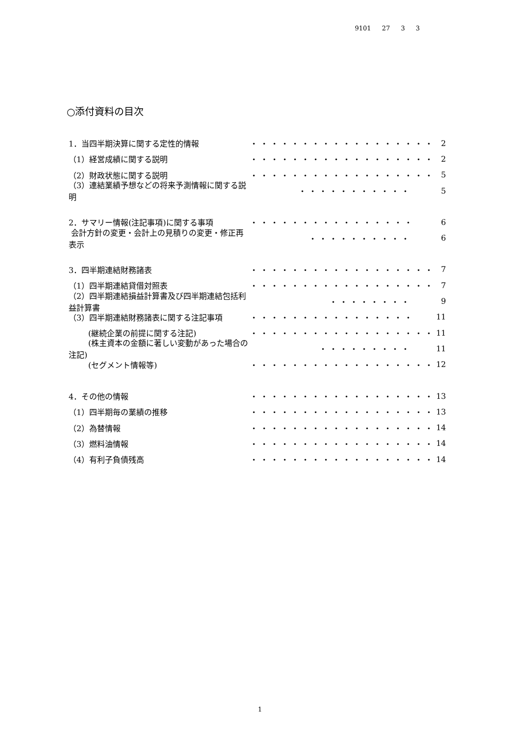9101 27 3 3
○添付資料の目次
1．当四半期決算に関する定性的情報 ・・・・・・・・・・・・・・・・・・ 2
（1）経営成績に関する説明 ・・・・・・・・・・・・・・・・・・ 2
（2）財政状態に関する説明 ・・・・・・・・・・・・・・・・・・ 5
（3）連結業績予想などの将来予測情報に関する説明 ・・・・・・・・・・・ 5
2．サマリー情報(注記事項)に関する事項 ・・・・・・・・・・・・・・・・ 6
会計方針の変更・会計上の見積りの変更・修正再表示 ・・・・・・・・・・ 6
3．四半期連結財務諸表 ・・・・・・・・・・・・・・・・・・ 7
（1）四半期連結貸借対照表 ・・・・・・・・・・・・・・・・・・ 7
（2）四半期連結損益計算書及び四半期連結包括利益計算書 ・・・・・・・・ 9
（3）四半期連結財務諸表に関する注記事項 ・・・・・・・・・・・・・・・・ 11
   (継続企業の前提に関する注記) ・・・・・・・・・・・・・・・・・・ 11
   (株主資本の金額に著しい変動があった場合の注記) ・・・・・・・・・ 11
   (セグメント情報等) ・・・・・・・・・・・・・・・・・・ 12
4．その他の情報 ・・・・・・・・・・・・・・・・・・ 13
（1）四半期毎の業績の推移 ・・・・・・・・・・・・・・・・・・ 13
（2）為替情報 ・・・・・・・・・・・・・・・・・・ 14
（3）燃料油情報 ・・・・・・・・・・・・・・・・・・ 14
（4）有利子負債残高 ・・・・・・・・・・・・・・・・・・ 14
1